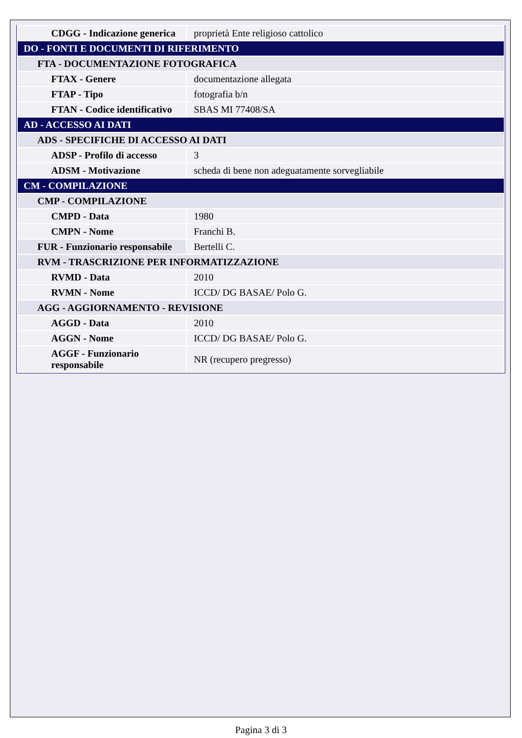| CDGG - Indicazione generica | proprietà Ente religioso cattolico |
| DO - FONTI E DOCUMENTI DI RIFERIMENTO | |
| FTA - DOCUMENTAZIONE FOTOGRAFICA | |
| FTAX - Genere | documentazione allegata |
| FTAP - Tipo | fotografia b/n |
| FTAN - Codice identificativo | SBAS MI 77408/SA |
| AD - ACCESSO AI DATI | |
| ADS - SPECIFICHE DI ACCESSO AI DATI | |
| ADSP - Profilo di accesso | 3 |
| ADSM - Motivazione | scheda di bene non adeguatamente sorvegliabile |
| CM - COMPILAZIONE | |
| CMP - COMPILAZIONE | |
| CMPD - Data | 1980 |
| CMPN - Nome | Franchi B. |
| FUR - Funzionario responsabile | Bertelli C. |
| RVM - TRASCRIZIONE PER INFORMATIZZAZIONE | |
| RVMD - Data | 2010 |
| RVMN - Nome | ICCD/ DG BASAE/ Polo G. |
| AGG - AGGIORNAMENTO - REVISIONE | |
| AGGD - Data | 2010 |
| AGGN - Nome | ICCD/ DG BASAE/ Polo G. |
| AGGF - Funzionario responsabile | NR (recupero pregresso) |
Pagina 3 di 3